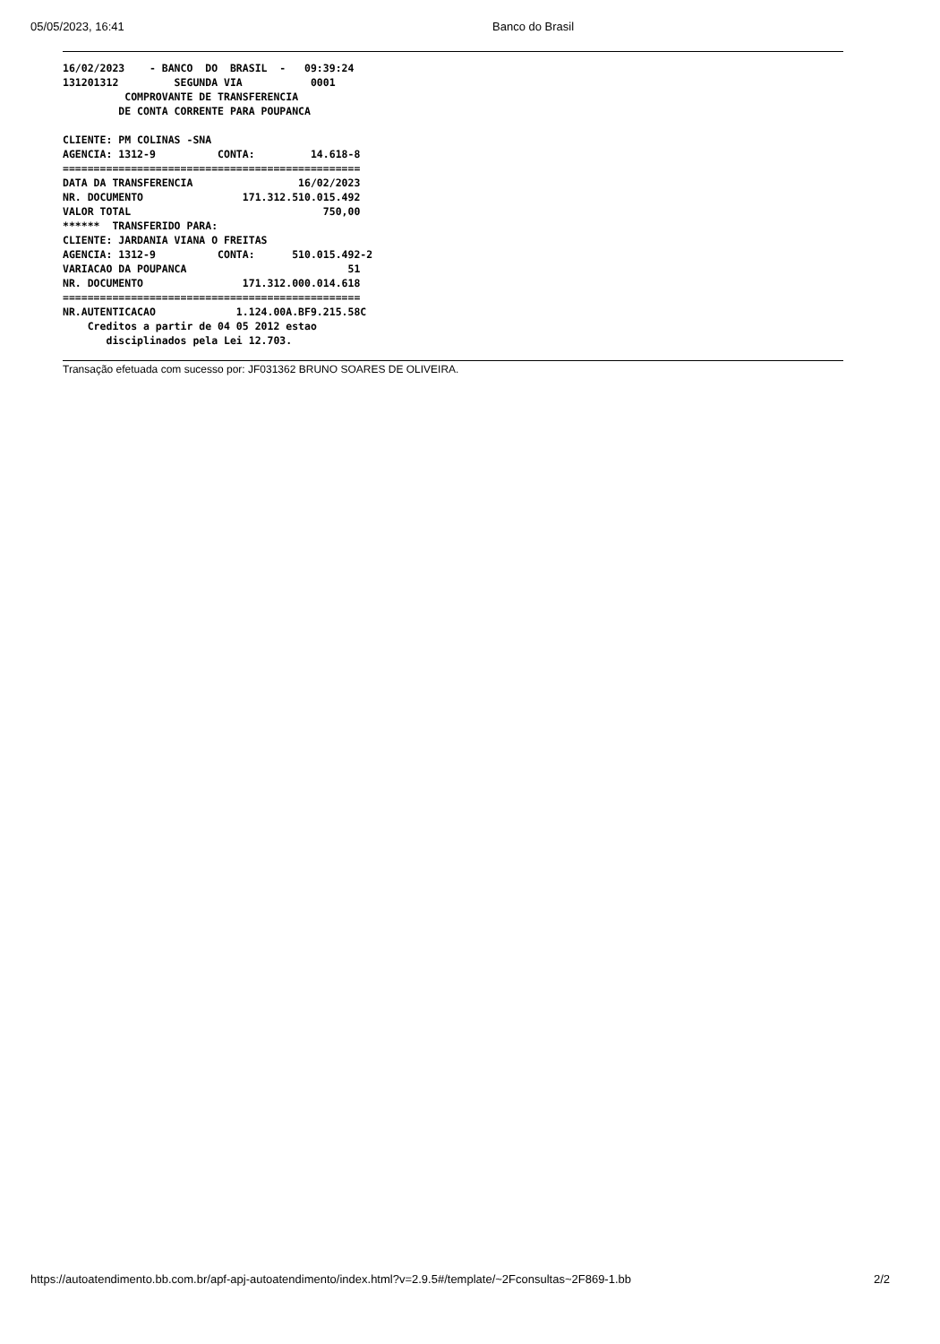05/05/2023, 16:41 Banco do Brasil
16/02/2023    - BANCO  DO  BRASIL  -   09:39:24
131201312         SEGUNDA VIA           0001
          COMPROVANTE DE TRANSFERENCIA
         DE CONTA CORRENTE PARA POUPANCA

CLIENTE: PM COLINAS -SNA
AGENCIA: 1312-9          CONTA:         14.618-8
================================================
DATA DA TRANSFERENCIA                 16/02/2023
NR. DOCUMENTO                171.312.510.015.492
VALOR TOTAL                               750,00
******  TRANSFERIDO PARA:
CLIENTE: JARDANIA VIANA O FREITAS
AGENCIA: 1312-9          CONTA:      510.015.492-2
VARIACAO DA POUPANCA                          51
NR. DOCUMENTO                171.312.000.014.618
================================================
NR.AUTENTICACAO             1.124.00A.BF9.215.58C
    Creditos a partir de 04 05 2012 estao
       disciplinados pela Lei 12.703.
Transação efetuada com sucesso por: JF031362 BRUNO SOARES DE OLIVEIRA.
https://autoatendimento.bb.com.br/apf-apj-autoatendimento/index.html?v=2.9.5#/template/~2Fconsultas~2F869-1.bb 2/2